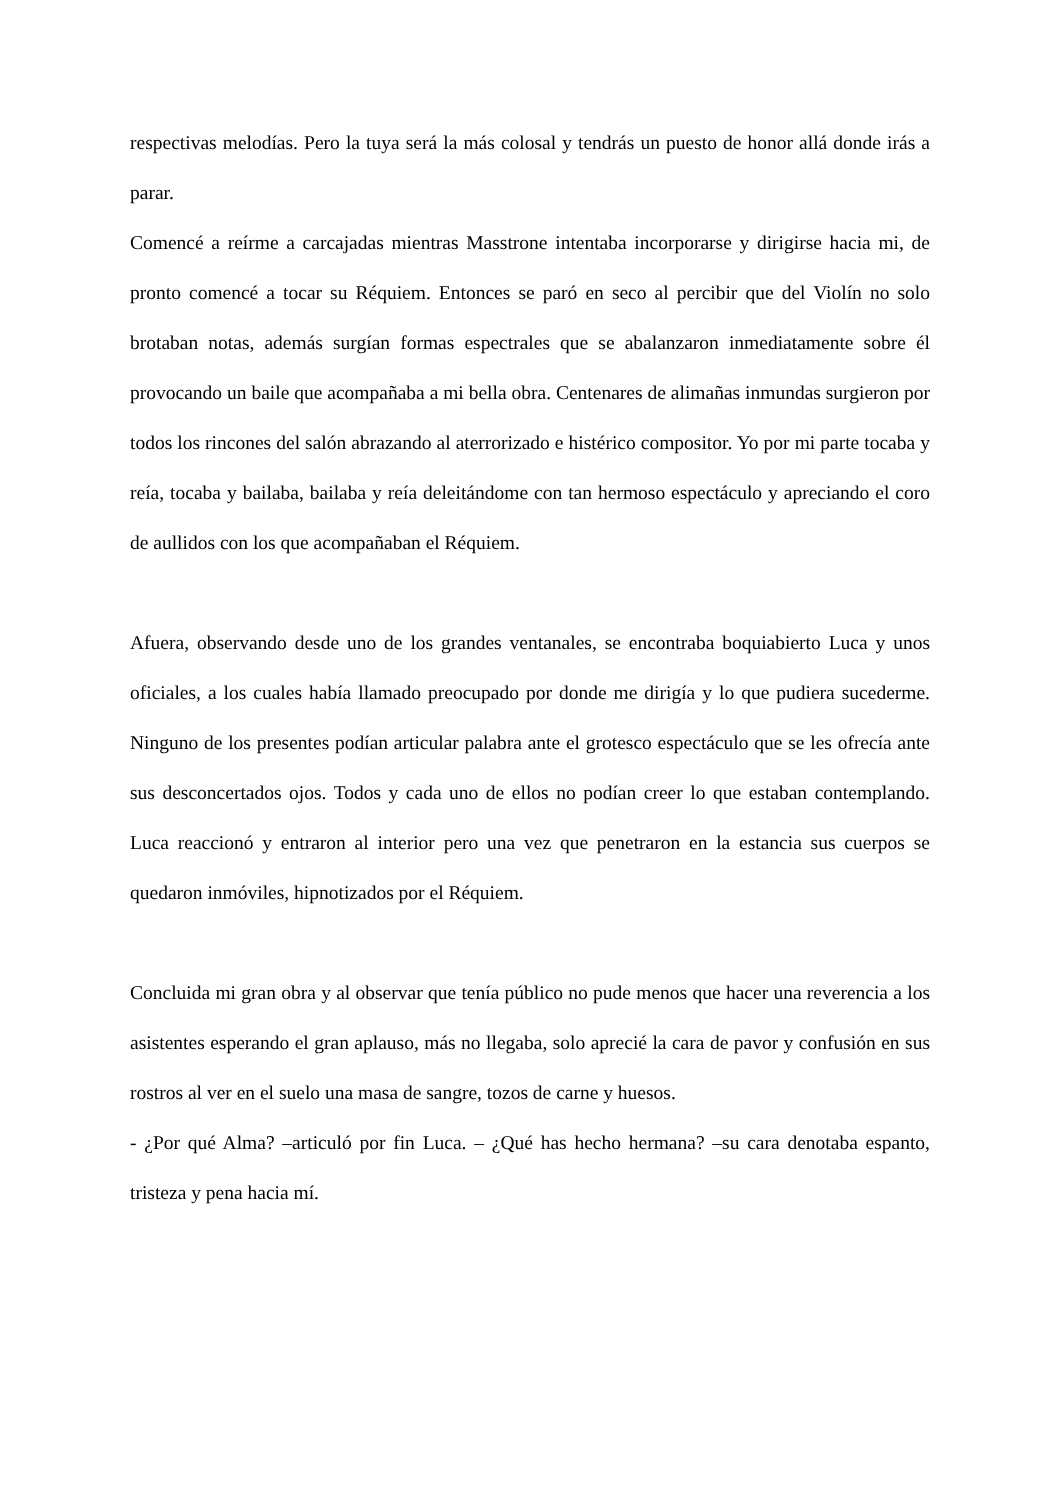respectivas melodías. Pero la tuya será la más colosal y tendrás un puesto de honor allá donde irás a parar.
Comencé a reírme a carcajadas mientras Masstrone intentaba incorporarse y dirigirse hacia mi, de pronto comencé a tocar su Réquiem. Entonces se paró en seco al percibir que del Violín no solo brotaban notas, además surgían formas espectrales que se abalanzaron inmediatamente sobre él provocando un baile que acompañaba a mi bella obra. Centenares de alimañas inmundas surgieron por todos los rincones del salón abrazando al aterrorizado e histérico compositor. Yo por mi parte tocaba y reía, tocaba y bailaba, bailaba y reía deleitándome con tan hermoso espectáculo y apreciando el coro de aullidos con los que acompañaban el Réquiem.
Afuera, observando desde uno de los grandes ventanales, se encontraba boquiabierto Luca y unos oficiales, a los cuales había llamado preocupado por donde me dirigía y lo que pudiera sucederme. Ninguno de los presentes podían articular palabra ante el grotesco espectáculo que se les ofrecía ante sus desconcertados ojos. Todos y cada uno de ellos no podían creer lo que estaban contemplando. Luca reaccionó y entraron al interior pero una vez que penetraron en la estancia sus cuerpos se quedaron inmóviles, hipnotizados por el Réquiem.
Concluida mi gran obra y al observar que tenía público no pude menos que hacer una reverencia a los asistentes esperando el gran aplauso, más no llegaba, solo aprecié la cara de pavor y confusión en sus rostros al ver en el suelo una masa de sangre, tozos de carne y huesos.
- ¿Por qué Alma? –articuló por fin Luca. – ¿Qué has hecho hermana? –su cara denotaba espanto, tristeza y pena hacia mí.